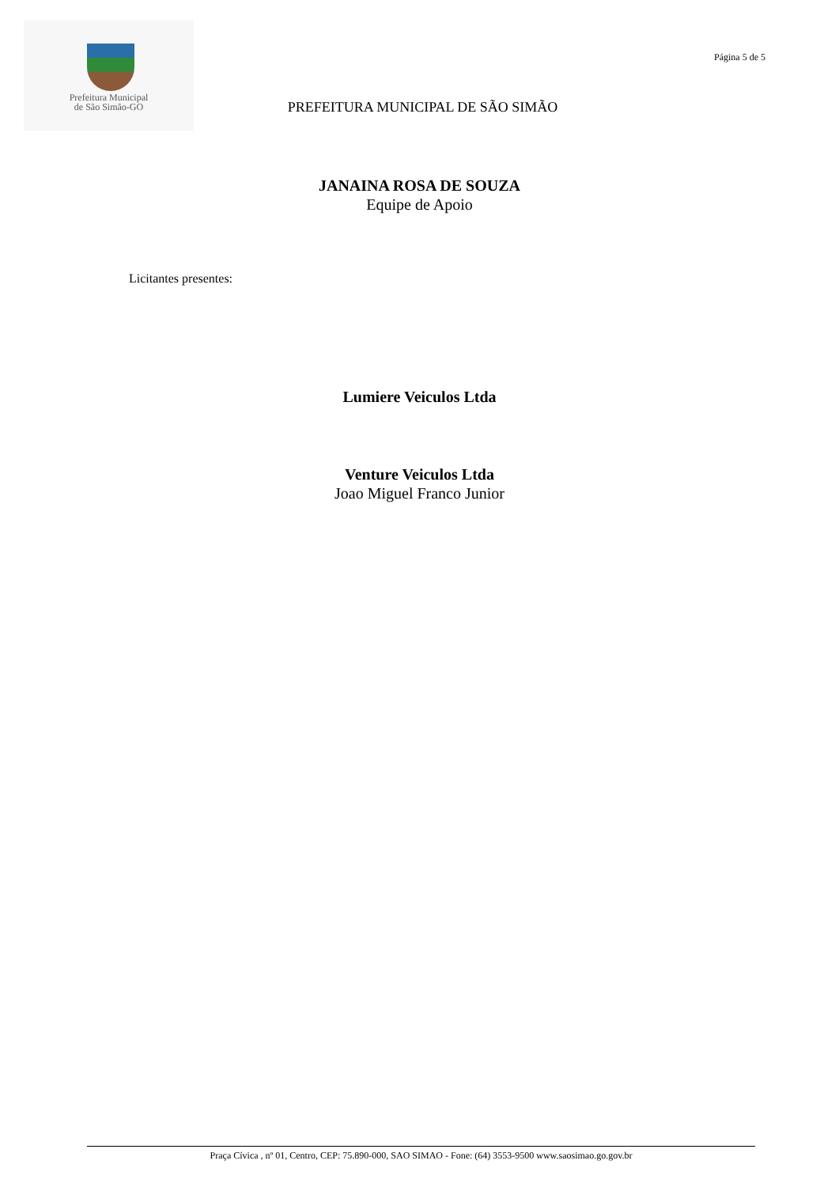Prefeitura Municipal
de São Simão-GO
Página 5 de 5
PREFEITURA MUNICIPAL DE SÃO SIMÃO
JANAINA ROSA DE SOUZA
Equipe de Apoio
Licitantes presentes:
Lumiere Veiculos Ltda
Venture Veiculos Ltda
Joao Miguel Franco Junior
Praça Cívica , nº 01, Centro, CEP: 75.890-000, SAO SIMAO - Fone: (64) 3553-9500 www.saosimao.go.gov.br